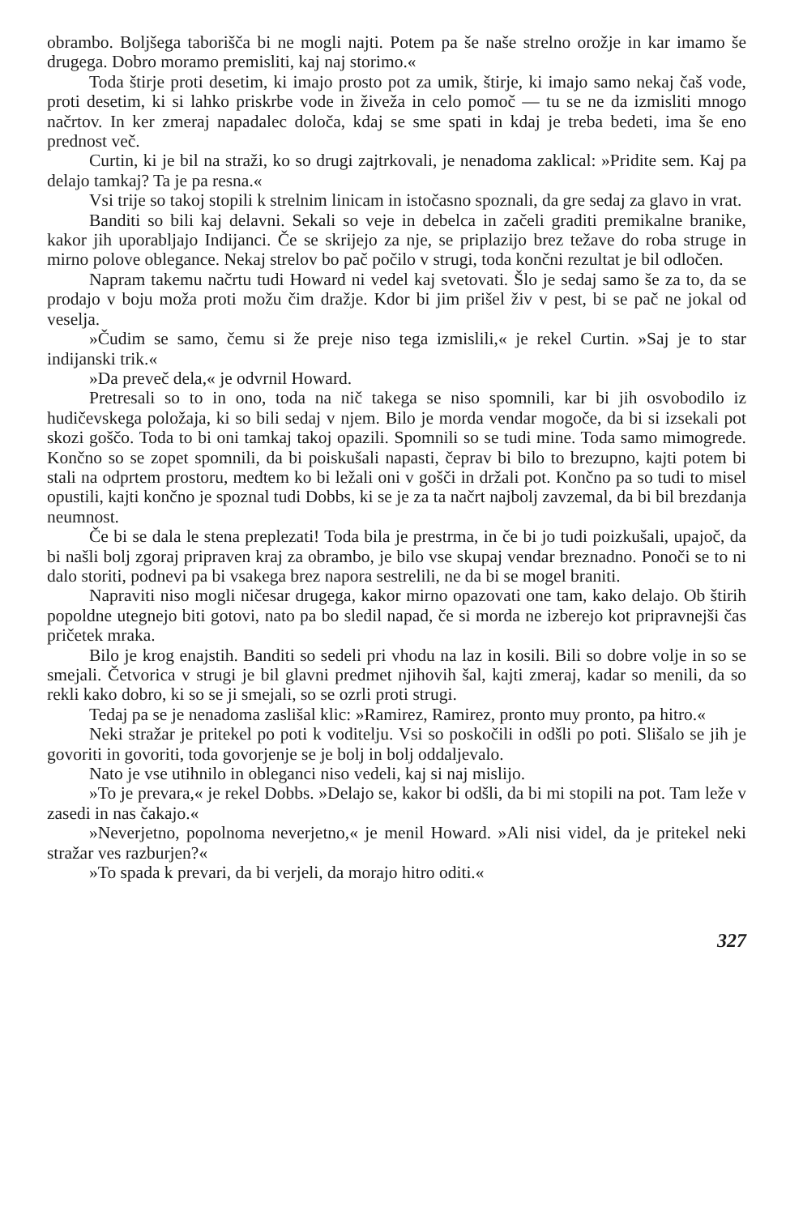obrambo. Boljšega taborišča bi ne mogli najti. Potem pa še naše strelno orožje in kar imamo še drugega. Dobro moramo premisliti, kaj naj storimo.«
Toda štirje proti desetim, ki imajo prosto pot za umik, štirje, ki imajo samo nekaj čaš vode, proti desetim, ki si lahko priskrbe vode in živeža in celo pomoč — tu se ne da izmisliti mnogo načrtov. In ker zmeraj napadalec določa, kdaj se sme spati in kdaj je treba bedeti, ima še eno prednost več.
Curtin, ki je bil na straži, ko so drugi zajtrkovali, je nenadoma zaklical: »Pridite sem. Kaj pa delajo tamkaj? Ta je pa resna.«
Vsi trije so takoj stopili k strelnim linicam in istočasno spoznali, da gre sedaj za glavo in vrat.
Banditi so bili kaj delavni. Sekali so veje in debelca in začeli graditi premikalne branike, kakor jih uporabljajo Indijanci. Če se skrijejo za nje, se priplazijo brez težave do roba struge in mirno polove oblegance. Nekaj strelov bo pač počilo v strugi, toda končni rezultat je bil odločen.
Napram takemu načrtu tudi Howard ni vedel kaj svetovati. Šlo je sedaj samo še za to, da se prodajo v boju moža proti možu čim dražje. Kdor bi jim prišel živ v pest, bi se pač ne jokal od veselja.
»Čudim se samo, čemu si že preje niso tega izmislili,« je rekel Curtin. »Saj je to star indijanski trik.«
»Da preveč dela,« je odvrnil Howard.
Pretresali so to in ono, toda na nič takega se niso spomnili, kar bi jih osvobodilo iz hudičevskega položaja, ki so bili sedaj v njem. Bilo je morda vendar mogoče, da bi si izsekali pot skozi goščo. Toda to bi oni tamkaj takoj opazili. Spomnili so se tudi mine. Toda samo mimogrede. Končno so se zopet spomnili, da bi poiskušali napasti, čeprav bi bilo to brezupno, kajti potem bi stali na odprtem prostoru, medtem ko bi ležali oni v gošči in držali pot. Končno pa so tudi to misel opustili, kajti končno je spoznal tudi Dobbs, ki se je za ta načrt najbolj zavzemal, da bi bil brezdanja neumnost.
Če bi se dala le stena preplezati! Toda bila je prestrma, in če bi jo tudi poizkušali, upajoč, da bi našli bolj zgoraj pripraven kraj za obrambo, je bilo vse skupaj vendar breznadno. Ponoči se to ni dalo storiti, podnevi pa bi vsakega brez napora sestrelili, ne da bi se mogel braniti.
Napraviti niso mogli ničesar drugega, kakor mirno opazovati one tam, kako delajo. Ob štirih popoldne utegnejo biti gotovi, nato pa bo sledil napad, če si morda ne izberejo kot pripravnejši čas pričetek mraka.
Bilo je krog enajstih. Banditi so sedeli pri vhodu na laz in kosili. Bili so dobre volje in so se smejali. Četvorica v strugi je bil glavni predmet njihovih šal, kajti zmeraj, kadar so menili, da so rekli kako dobro, ki so se ji smejali, so se ozrli proti strugi.
Tedaj pa se je nenadoma zaslišal klic: »Ramirez, Ramirez, pronto muy pronto, pa hitro.«
Neki stražar je pritekel po poti k voditelju. Vsi so poskočili in odšli po poti. Slišalo se jih je govoriti in govoriti, toda govorjenje se je bolj in bolj oddaljevalo.
Nato je vse utihnilo in obleganci niso vedeli, kaj si naj mislijo.
»To je prevara,« je rekel Dobbs. »Delajo se, kakor bi odšli, da bi mi stopili na pot. Tam leže v zasedi in nas čakajo.«
»Neverjetno, popolnoma neverjetno,« je menil Howard. »Ali nisi videl, da je pritekel neki stražar ves razburjen?«
»To spada k prevari, da bi verjeli, da morajo hitro oditi.«
327